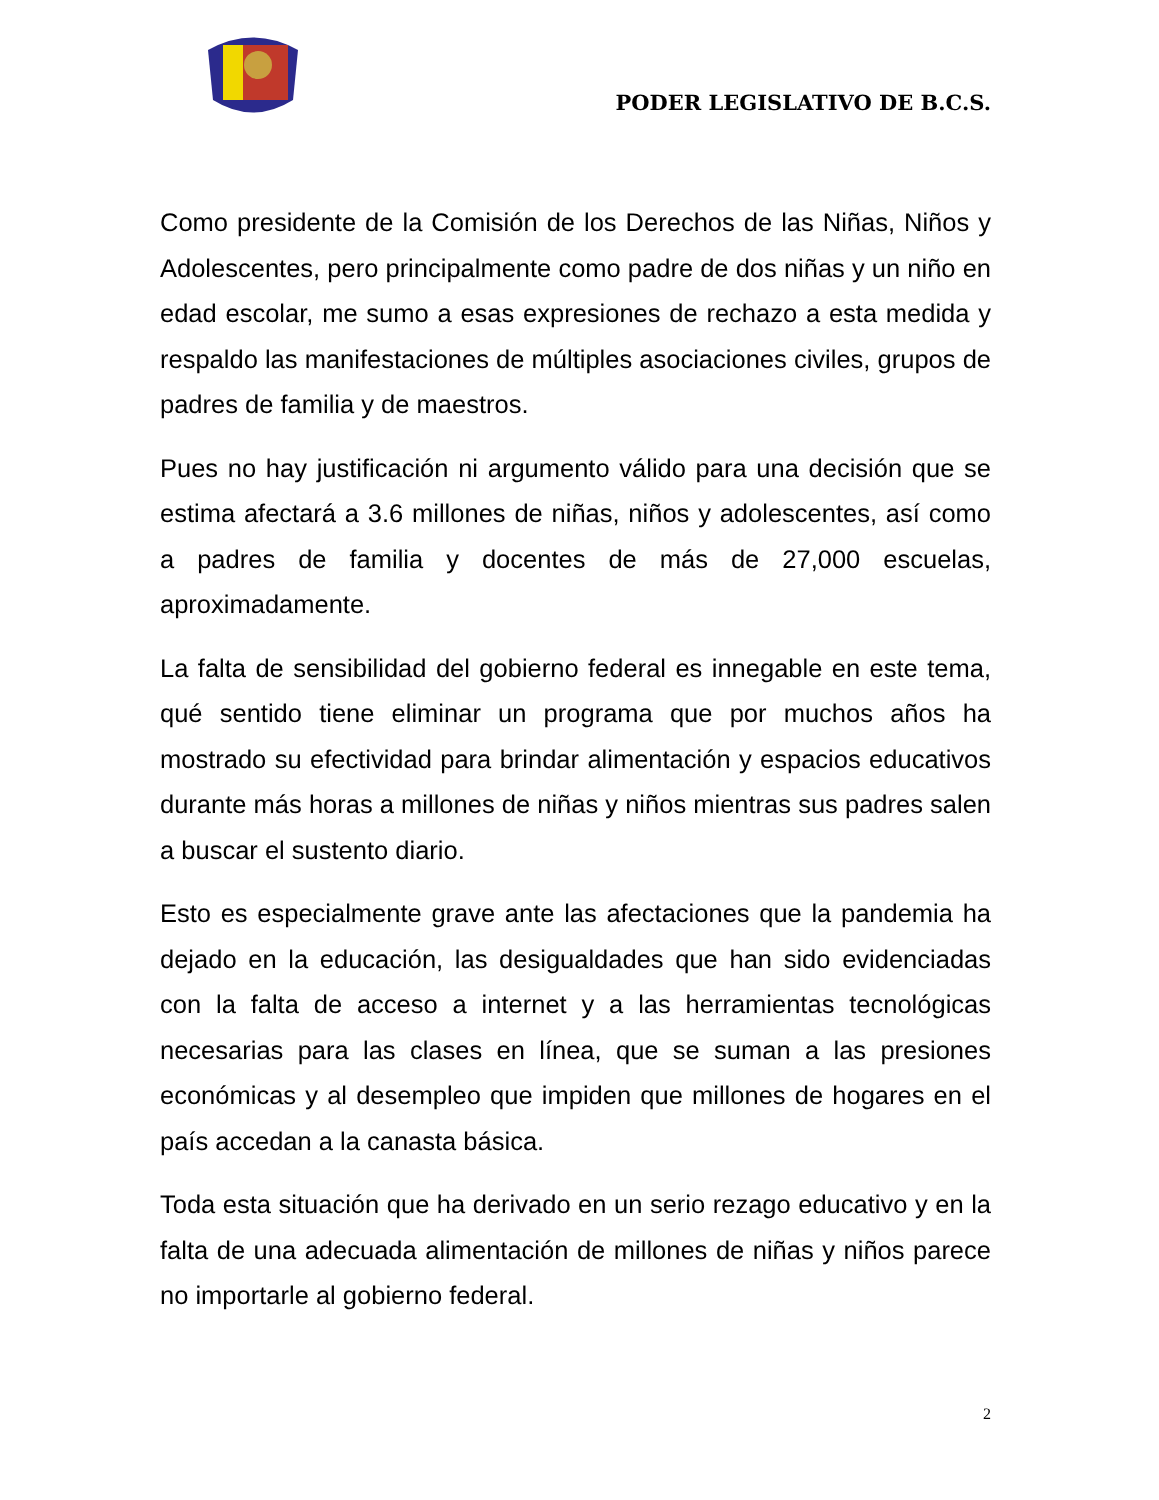PODER LEGISLATIVO DE B.C.S.
Como presidente de la Comisión de los Derechos de las Niñas, Niños y Adolescentes, pero principalmente como padre de dos niñas y un niño en edad escolar, me sumo a esas expresiones de rechazo a esta medida y respaldo las manifestaciones de múltiples asociaciones civiles, grupos de padres de familia y de maestros.
Pues no hay justificación ni argumento válido para una decisión que se estima afectará a 3.6 millones de niñas, niños y adolescentes, así como a padres de familia y docentes de más de 27,000 escuelas, aproximadamente.
La falta de sensibilidad del gobierno federal es innegable en este tema, qué sentido tiene eliminar un programa que por muchos años ha mostrado su efectividad para brindar alimentación y espacios educativos durante más horas a millones de niñas y niños mientras sus padres salen a buscar el sustento diario.
Esto es especialmente grave ante las afectaciones que la pandemia ha dejado en la educación, las desigualdades que han sido evidenciadas con la falta de acceso a internet y a las herramientas tecnológicas necesarias para las clases en línea, que se suman a las presiones económicas y al desempleo que impiden que millones de hogares en el país accedan a la canasta básica.
Toda esta situación que ha derivado en un serio rezago educativo y en la falta de una adecuada alimentación de millones de niñas y niños parece no importarle al gobierno federal.
2